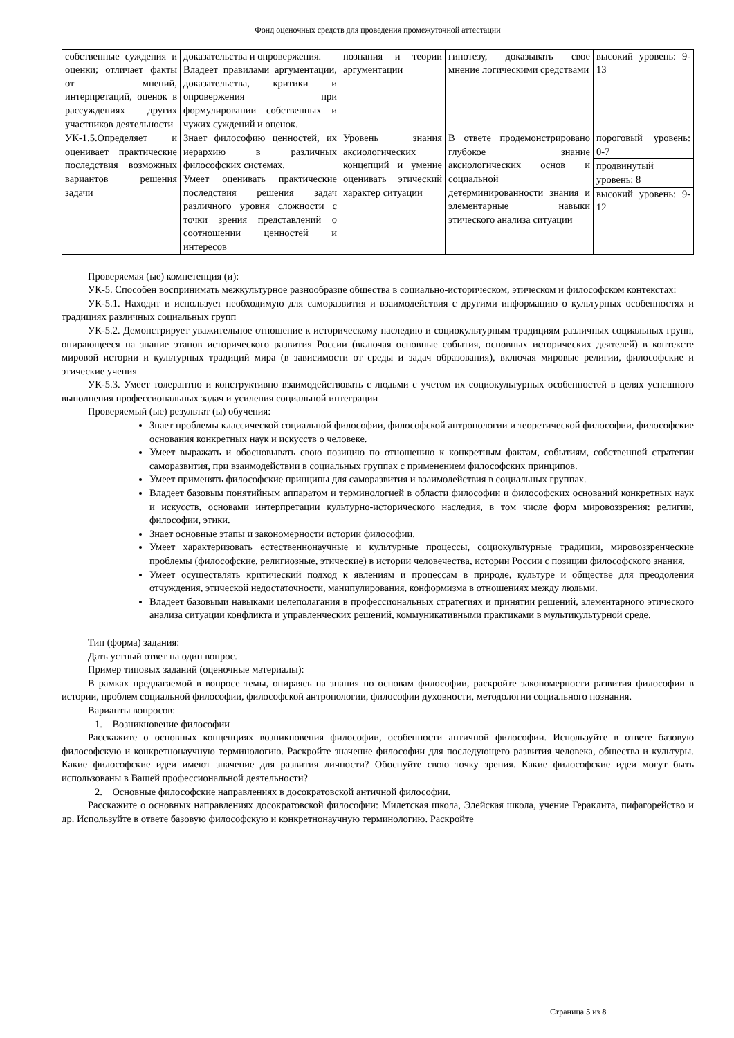Фонд оценочных средств для проведения промежуточной аттестации
| собственные суждения и оценки; отличает факты от мнений, интерпретаций, оценок в рассуждениях других участников деятельности | доказательства и опровержения. Владеет правилами аргументации, доказательства, критики и опровержения при формулировании собственных и чужих суждений и оценок. | познания и теории аргументации | гипотезу, доказывать свое мнение логическими средствами | высокий уровень: 9-13 |
| УК-1.5.Определяет и оценивает практические последствия возможных вариантов решения задачи | Знает философию ценностей, их иерархию в различных философских системах. Умеет оценивать практические последствия решения задач различного уровня сложности с точки зрения представлений о соотношении ценностей и интересов | Уровень знания аксиологических концепций и умение оценивать этический характер ситуации | В ответе продемонстрировано глубокое знание аксиологических основ и социальной детерминированности знания и элементарные навыки этического анализа ситуации | пороговый уровень: 0-7 |
| | | | | продвинутый уровень: 8 |
| | | | | высокий уровень: 9-12 |
Проверяемая (ые) компетенция (и):
УК-5. Способен воспринимать межкультурное разнообразие общества в социально-историческом, этическом и философском контекстах:
УК-5.1. Находит и использует необходимую для саморазвития и взаимодействия с другими информацию о культурных особенностях и традициях различных социальных групп
УК-5.2. Демонстрирует уважительное отношение к историческому наследию и социокультурным традициям различных социальных групп, опирающееся на знание этапов исторического развития России (включая основные события, основных исторических деятелей) в контексте мировой истории и культурных традиций мира (в зависимости от среды и задач образования), включая мировые религии, философские и этические учения
УК-5.3. Умеет толерантно и конструктивно взаимодействовать с людьми с учетом их социокультурных особенностей в целях успешного выполнения профессиональных задач и усиления социальной интеграции
Проверяемый (ые) результат (ы) обучения:
Знает проблемы классической социальной философии, философской антропологии и теоретической философии, философские основания конкретных наук и искусств о человеке.
Умеет выражать и обосновывать свою позицию по отношению к конкретным фактам, событиям, собственной стратегии саморазвития, при взаимодействии в социальных группах с применением философских принципов.
Умеет применять философские принципы для саморазвития и взаимодействия в социальных группах.
Владеет базовым понятийным аппаратом и терминологией в области философии и философских оснований конкретных наук и искусств, основами интерпретации культурно-исторического наследия, в том числе форм мировоззрения: религии, философии, этики.
Знает основные этапы и закономерности истории философии.
Умеет характеризовать естественнонаучные и культурные процессы, социокультурные традиции, мировоззренческие проблемы (философские, религиозные, этические) в истории человечества, истории России с позиции философского знания.
Умеет осуществлять критический подход к явлениям и процессам в природе, культуре и обществе для преодоления отчуждения, этической недостаточности, манипулирования, конформизма в отношениях между людьми.
Владеет базовыми навыками целеполагания в профессиональных стратегиях и принятии решений, элементарного этического анализа ситуации конфликта и управленческих решений, коммуникативными практиками в мультикультурной среде.
Тип (форма) задания:
Дать устный ответ на один вопрос.
Пример типовых заданий (оценочные материалы):
В рамках предлагаемой в вопросе темы, опираясь на знания по основам философии, раскройте закономерности развития философии в истории, проблем социальной философии, философской антропологии, философии духовности, методологии социального познания.
Варианты вопросов:
1. Возникновение философии
Расскажите о основных концепциях возникновения философии, особенности античной философии. Используйте в ответе базовую философскую и конкретнонаучную терминологию. Раскройте значение философии для последующего развития человека, общества и культуры. Какие философские идеи имеют значение для развития личности? Обоснуйте свою точку зрения. Какие философские идеи могут быть использованы в Вашей профессиональной деятельности?
2. Основные философские направлениях в досократовской античной философии.
Расскажите о основных направлениях досократовской философии: Милетская школа, Элейская школа, учение Гераклита, пифагорейство и др. Используйте в ответе базовую философскую и конкретнонаучную терминологию. Раскройте
Страница 5 из 8